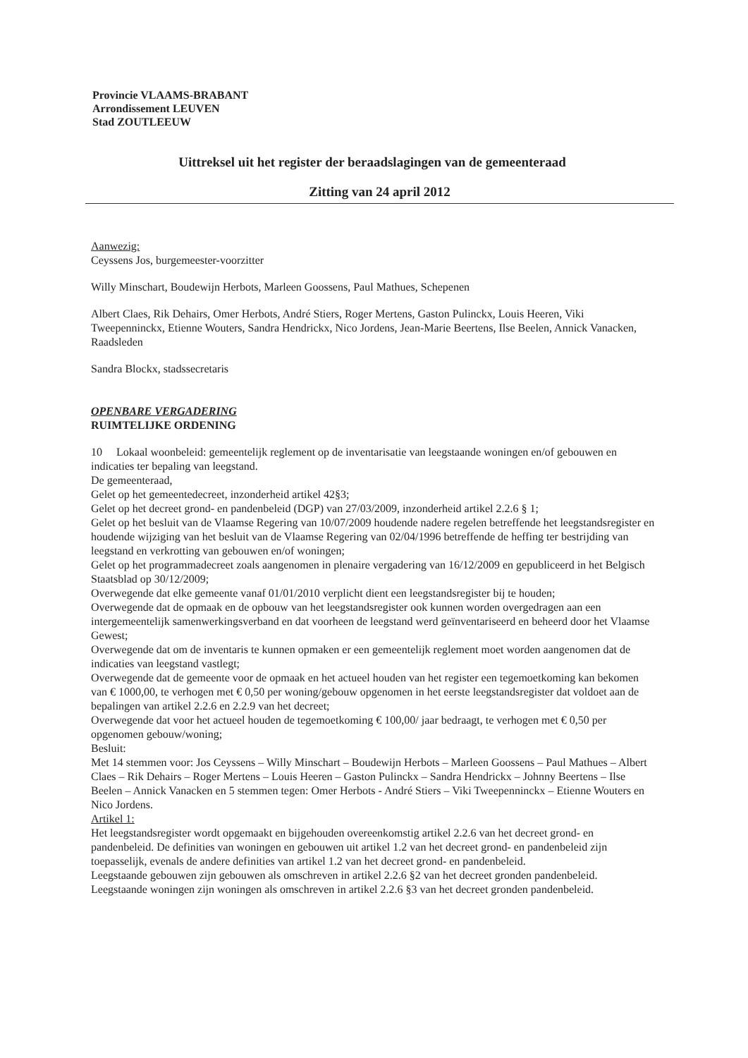Provincie VLAAMS-BRABANT
Arrondissement LEUVEN
Stad ZOUTLEEUW
Uittreksel uit het register der beraadslagingen van de gemeenteraad
Zitting van 24 april 2012
Aanwezig:
Ceyssens Jos, burgemeester-voorzitter
Willy Minschart, Boudewijn Herbots, Marleen Goossens, Paul Mathues, Schepenen
Albert Claes, Rik Dehairs, Omer Herbots, André Stiers, Roger Mertens, Gaston Pulinckx, Louis Heeren, Viki Tweepenninckx, Etienne Wouters, Sandra Hendrickx, Nico Jordens, Jean-Marie Beertens, Ilse Beelen, Annick Vanacken, Raadsleden
Sandra Blockx, stadssecretaris
OPENBARE VERGADERING
RUIMTELIJKE ORDENING
10 Lokaal woonbeleid: gemeentelijk reglement op de inventarisatie van leegstaande woningen en/of gebouwen en indicaties ter bepaling van leegstand.
De gemeenteraad,
Gelet op het gemeentedecreet, inzonderheid artikel 42§3;
Gelet op het decreet grond- en pandenbeleid (DGP) van 27/03/2009, inzonderheid artikel 2.2.6 § 1;
Gelet op het besluit van de Vlaamse Regering van 10/07/2009 houdende nadere regelen betreffende het leegstandsregister en houdende wijziging van het besluit van de Vlaamse Regering van 02/04/1996 betreffende de heffing ter bestrijding van leegstand en verkrotting van gebouwen en/of woningen;
Gelet op het programmadecreet zoals aangenomen in plenaire vergadering van 16/12/2009 en gepubliceerd in het Belgisch Staatsblad op 30/12/2009;
Overwegende dat elke gemeente vanaf 01/01/2010 verplicht dient een leegstandsregister bij te houden;
Overwegende dat de opmaak en de opbouw van het leegstandsregister ook kunnen worden overgedragen aan een intergemeentelijk samenwerkingsverband en dat voorheen de leegstand werd geïnventariseerd en beheerd door het Vlaamse Gewest;
Overwegende dat om de inventaris te kunnen opmaken er een gemeentelijk reglement moet worden aangenomen dat de indicaties van leegstand vastlegt;
Overwegende dat de gemeente voor de opmaak en het actueel houden van het register een tegemoetkoming kan bekomen van € 1000,00, te verhogen met € 0,50 per woning/gebouw opgenomen in het eerste leegstandsregister dat voldoet aan de bepalingen van artikel 2.2.6 en 2.2.9 van het decreet;
Overwegende dat voor het actueel houden de tegemoetkoming € 100,00/ jaar bedraagt, te verhogen met € 0,50 per opgenomen gebouw/woning;
Besluit:
Met 14 stemmen voor: Jos Ceyssens – Willy Minschart – Boudewijn Herbots – Marleen Goossens – Paul Mathues – Albert Claes – Rik Dehairs – Roger Mertens – Louis Heeren – Gaston Pulinckx – Sandra Hendrickx – Johnny Beertens – Ilse Beelen – Annick Vanacken en 5 stemmen tegen: Omer Herbots - André Stiers – Viki Tweepenninckx – Etienne Wouters en Nico Jordens.
Artikel 1:
Het leegstandsregister wordt opgemaakt en bijgehouden overeenkomstig artikel 2.2.6 van het decreet grond- en pandenbeleid. De definities van woningen en gebouwen uit artikel 1.2 van het decreet grond- en pandenbeleid zijn toepasselijk, evenals de andere definities van artikel 1.2 van het decreet grond- en pandenbeleid.
Leegstaande gebouwen zijn gebouwen als omschreven in artikel 2.2.6 §2 van het decreet gronden pandenbeleid.
Leegstaande woningen zijn woningen als omschreven in artikel 2.2.6 §3 van het decreet gronden pandenbeleid.